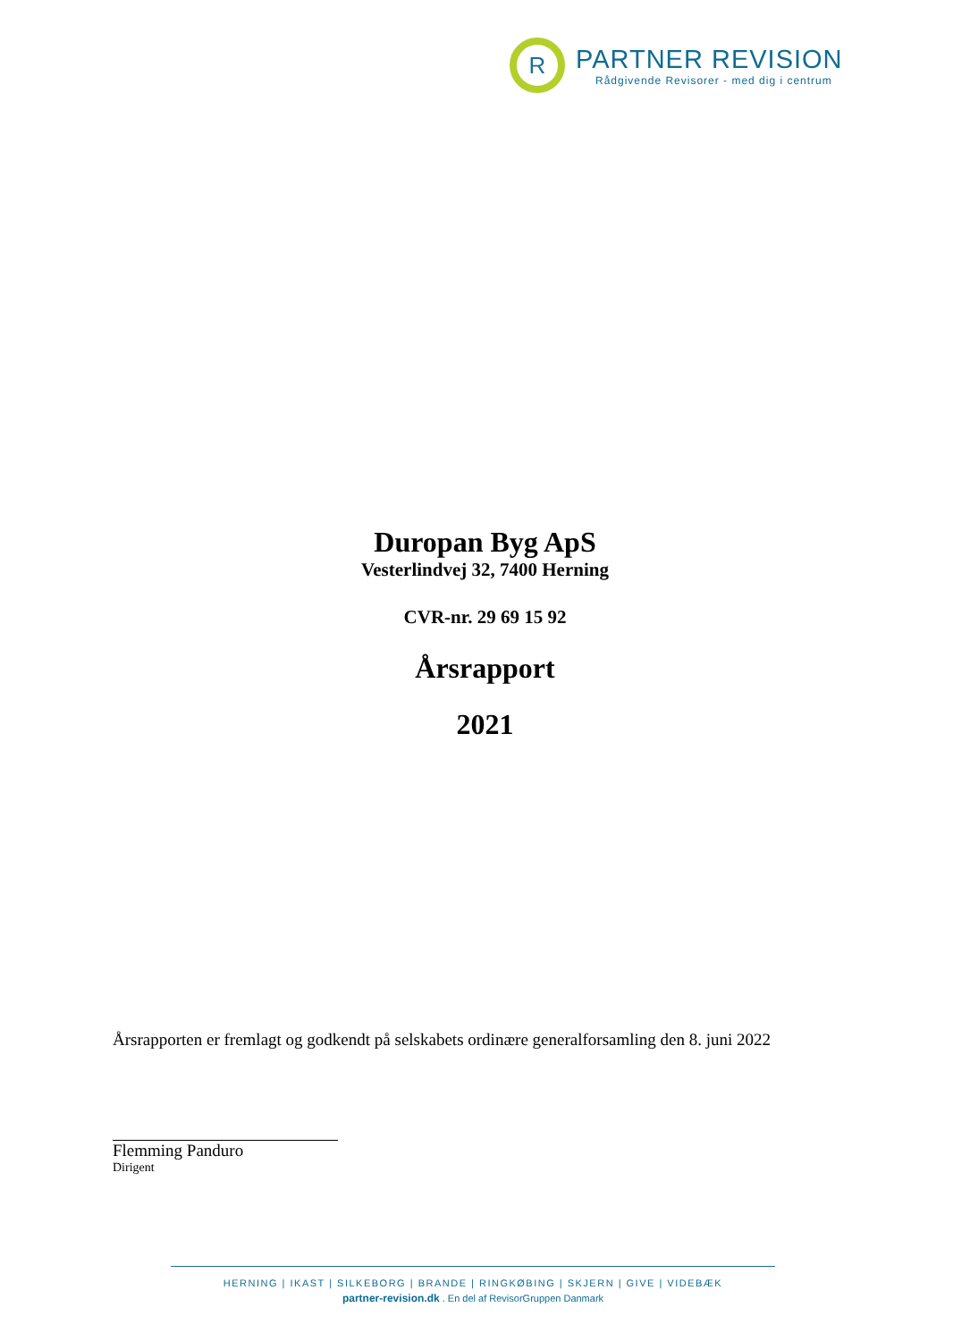R
PARTNER REVISION
Rådgivende Revisorer - med dig i centrum
Duropan Byg ApS
Vesterlindvej 32, 7400 Herning
CVR-nr. 29 69 15 92
Årsrapport
2021
Årsrapporten er fremlagt og godkendt på selskabets ordinære generalforsamling den 8. juni 2022
Flemming Panduro
Dirigent
HERNING | IKAST | SILKEBORG | BRANDE | RINGKØBING | SKJERN | GIVE | VIDEBÆK
partner-revision.dk . En del af RevisorGruppen Danmark